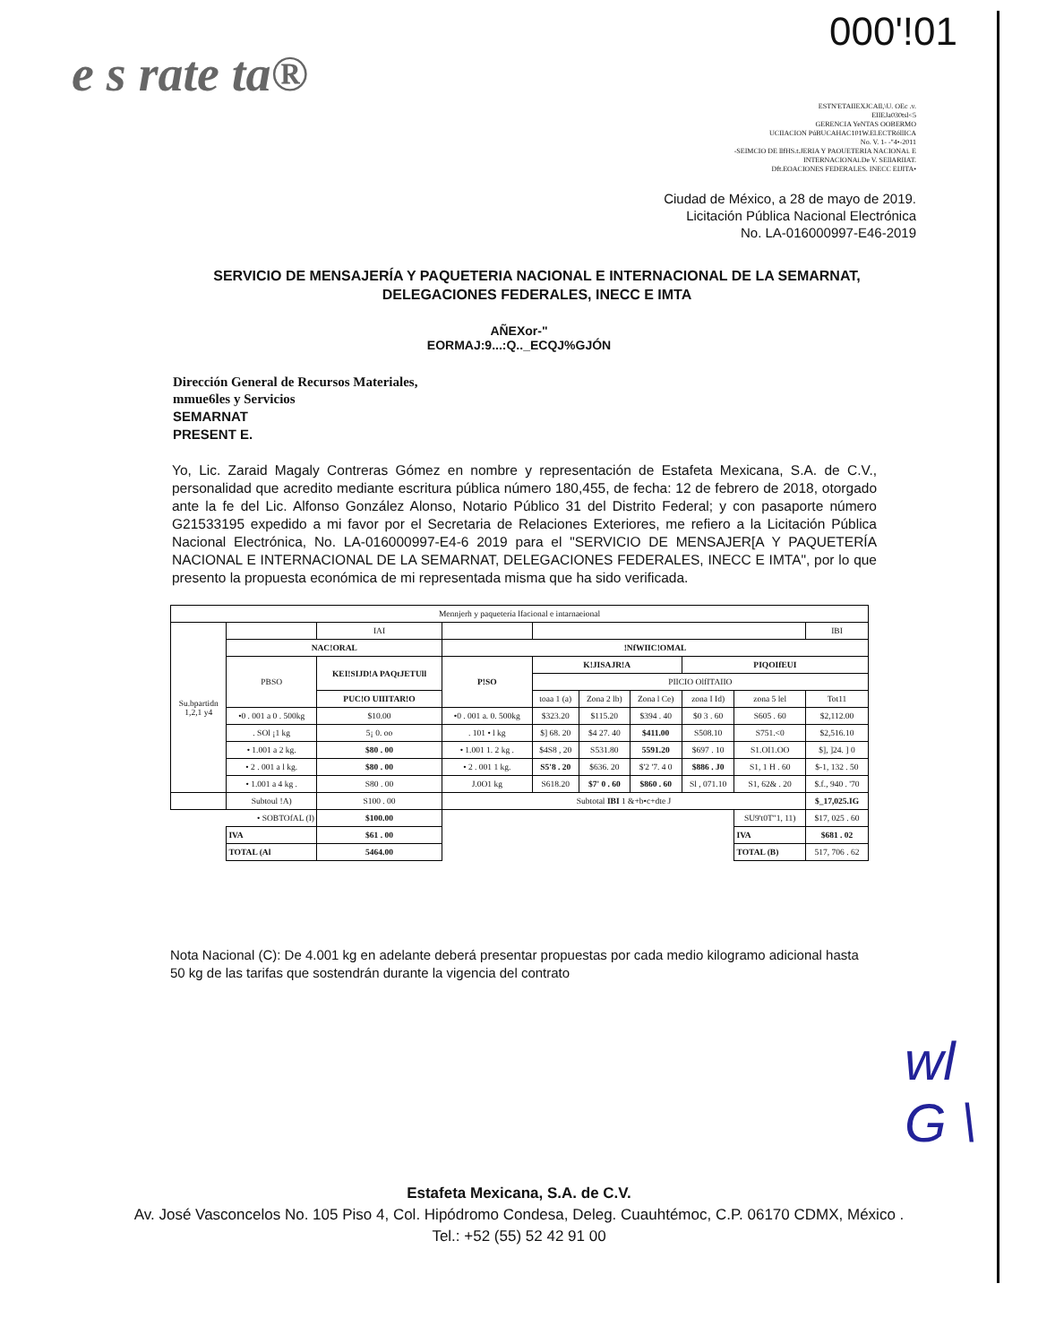e s rate ta®
000'!01
ESTN'ETAIIEXJCAIl,\U. OEc .v.
EIIEJa030tsl<5
GERENCIA YeNTAS OOBERMO
UCIIACION PúBUCAHAC101W.El.ECTRóllICA
No. V. 1- -"4•-2011
-SEIMCIO DE llfHS.t.JERIA Y PAOUETERIA NACIONAi. E
INTERNACIONAi.De V. SEllARIIAT.
Dft.EOACIONES FEDERALES. INECC EIJITA•
Ciudad de México, a 28 de mayo de 2019.
Licitación Pública Nacional Electrónica
No. LA-016000997-E46-2019
SERVICIO DE MENSAJERÍA Y PAQUETERIA NACIONAL E INTERNACIONAL DE LA SEMARNAT,
DELEGACIONES FEDERALES, INECC E IMTA
AÑEXor-"
EORMAJ:9...:Q.._ECQJ%GJÓN
Dirección General de Recursos Materiales,
mmue6les y Servicios
SEMARNAT
PRESENT E.
Yo, Lic. Zaraid Magaly Contreras Gómez en nombre y representación de Estafeta Mexicana, S.A. de C.V., personalidad que acredito mediante escritura pública número 180,455, de fecha: 12 de febrero de 2018, otorgado ante la fe del Lic. Alfonso González Alonso, Notario Público 31 del Distrito Federal; y con pasaporte número G21533195 expedido a mi favor por el Secretaria de Relaciones Exteriores, me refiero a la Licitación Pública Nacional Electrónica, No. LA-016000997-E4-6 2019 para el "SERVICIO DE MENSAJER[A Y PAQUETERÍA NACIONAL E INTERNACIONAL DE LA SEMARNAT, DELEGACIONES FEDERALES, INECC E IMTA", por lo que presento la propuesta económica de mi representada misma que ha sido verificada.
| Mennjerh y paquetería lfacional e intarnaeional | | | | | | | | | |
| Su.bpartidn 1,2,1 y4 | | IAI | | | | | | | IBI |
| | NAC!ORAL | | !NfWIIC!OMAL | | | | | | |
| | PBSO | KEI!SIJD!A PAQtJETUll | P!SO | K!JISAJR!A | | | PIQOIfEUI | | |
| | | | | PIICIO OlfITAIIO | | | | | |
| | | PUC!O UIIITAR!O | | toaa 1 (a) | Zona 2 lb) | Zona l Ce) | zona I Id) | zona 5 lel | Tot11 |
| | •0 . 001 a 0 . 500kg | $10.00 | •0 . 001 a. 0. 500kg | $323.20 | $115.20 | $394 . 40 | $0 3 . 60 | S605 . 60 | $2,112.00 |
| | . SOl ¡1 kg | 5¡ 0. oo | . 101 • l kg | $] 68. 20 | $4 27. 40 | $411.00 | S508.10 | S751.<0 | $2,516.10 |
| | • 1.001 a 2 kg. | $80 . 00 | • 1.001 1. 2 kg . | $4S8 , 20 | S531.80 | 5591.20 | $697 . 10 | S1.OI1.OO | $], ]24. ] 0 |
| | • 2 . 001 a l kg. | $80 . 00 | • 2 . 001 1 kg. | S5'8 . 20 | $636. 20 | $'2 '7. 4 0 | $886 . J0 | S1, 1 H . 60 | $-1, 132 . 50 |
| | • 1.001 a 4 kg . | S80 . 00 | J.0O1 kg | S618.20 | $7' 0 . 60 | $860 . 60 | Sl , 071.10 | S1, 62& . 20 | $.f., 940 . '70 |
| | Subtoul !A) | S100 . 00 | Subtotal IBI 1 &+b•c+dte J | | | | | | $_17,025.IG |
| • SOBTOfAL (I) | | $100.00 | | | | | | SU9't0T"1, 11) | $17, 025 . 60 |
| | IVA | $61 . 00 | | | | | | IVA | $681 . 02 |
| | TOTAL (Al | 5464.00 | | | | | | TOTAL (B) | 517, 706 . 62 |
Nota Nacional (C): De 4.001 kg en adelante deberá presentar propuestas por cada medio kilogramo adicional hasta 50 kg de las tarifas que sostendrán durante la vigencia del contrato
wl
G \
Estafeta Mexicana, S.A. de C.V.
Av. José Vasconcelos No. 105 Piso 4, Col. Hipódromo Condesa, Deleg. Cuauhtémoc, C.P. 06170 CDMX, México .
Tel.: +52 (55) 52 42 91 00